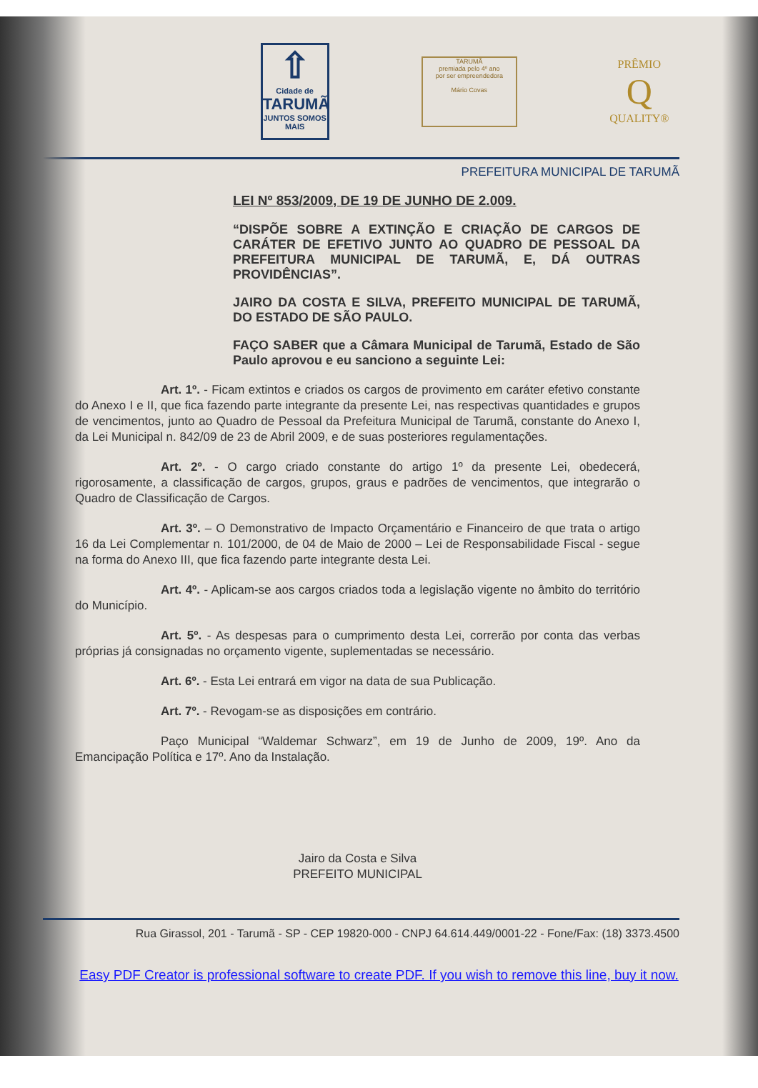⇧
Cidade de
TARUMÃ
JUNTOS SOMOS MAIS
TARUMÃ
premiada pelo 4º ano
por ser empreendedora
Mário Covas
PRÊMIO
Q
QUALITY®
PREFEITURA MUNICIPAL DE TARUMÃ
LEI Nº 853/2009, DE 19 DE JUNHO DE 2.009.
“DISPÕE SOBRE A EXTINÇÃO E CRIAÇÃO DE CARGOS DE CARÁTER DE EFETIVO JUNTO AO QUADRO DE PESSOAL DA PREFEITURA MUNICIPAL DE TARUMÃ, E, DÁ OUTRAS PROVIDÊNCIAS”.
JAIRO DA COSTA E SILVA, PREFEITO MUNICIPAL DE TARUMÃ, DO ESTADO DE SÃO PAULO.
FAÇO SABER que a Câmara Municipal de Tarumã, Estado de São Paulo aprovou e eu sanciono a seguinte Lei:
Art. 1º. - Ficam extintos e criados os cargos de provimento em caráter efetivo constante do Anexo I e II, que fica fazendo parte integrante da presente Lei, nas respectivas quantidades e grupos de vencimentos, junto ao Quadro de Pessoal da Prefeitura Municipal de Tarumã, constante do Anexo I, da Lei Municipal n. 842/09 de 23 de Abril 2009, e de suas posteriores regulamentações.
Art. 2º. - O cargo criado constante do artigo 1º da presente Lei, obedecerá, rigorosamente, a classificação de cargos, grupos, graus e padrões de vencimentos, que integrarão o Quadro de Classificação de Cargos.
Art. 3º. – O Demonstrativo de Impacto Orçamentário e Financeiro de que trata o artigo 16 da Lei Complementar n. 101/2000, de 04 de Maio de 2000 – Lei de Responsabilidade Fiscal - segue na forma do Anexo III, que fica fazendo parte integrante desta Lei.
Art. 4º. - Aplicam-se aos cargos criados toda a legislação vigente no âmbito do território do Município.
Art. 5º. - As despesas para o cumprimento desta Lei, correrão por conta das verbas próprias já consignadas no orçamento vigente, suplementadas se necessário.
Art. 6º. - Esta Lei entrará em vigor na data de sua Publicação.
Art. 7º. - Revogam-se as disposições em contrário.
Paço Municipal “Waldemar Schwarz”, em 19 de Junho de 2009, 19º. Ano da Emancipação Política e 17º. Ano da Instalação.
Jairo da Costa e Silva
PREFEITO MUNICIPAL
Rua Girassol, 201 - Tarumã - SP - CEP 19820-000 - CNPJ 64.614.449/0001-22 - Fone/Fax: (18) 3373.4500
Easy PDF Creator is professional software to create PDF. If you wish to remove this line, buy it now.